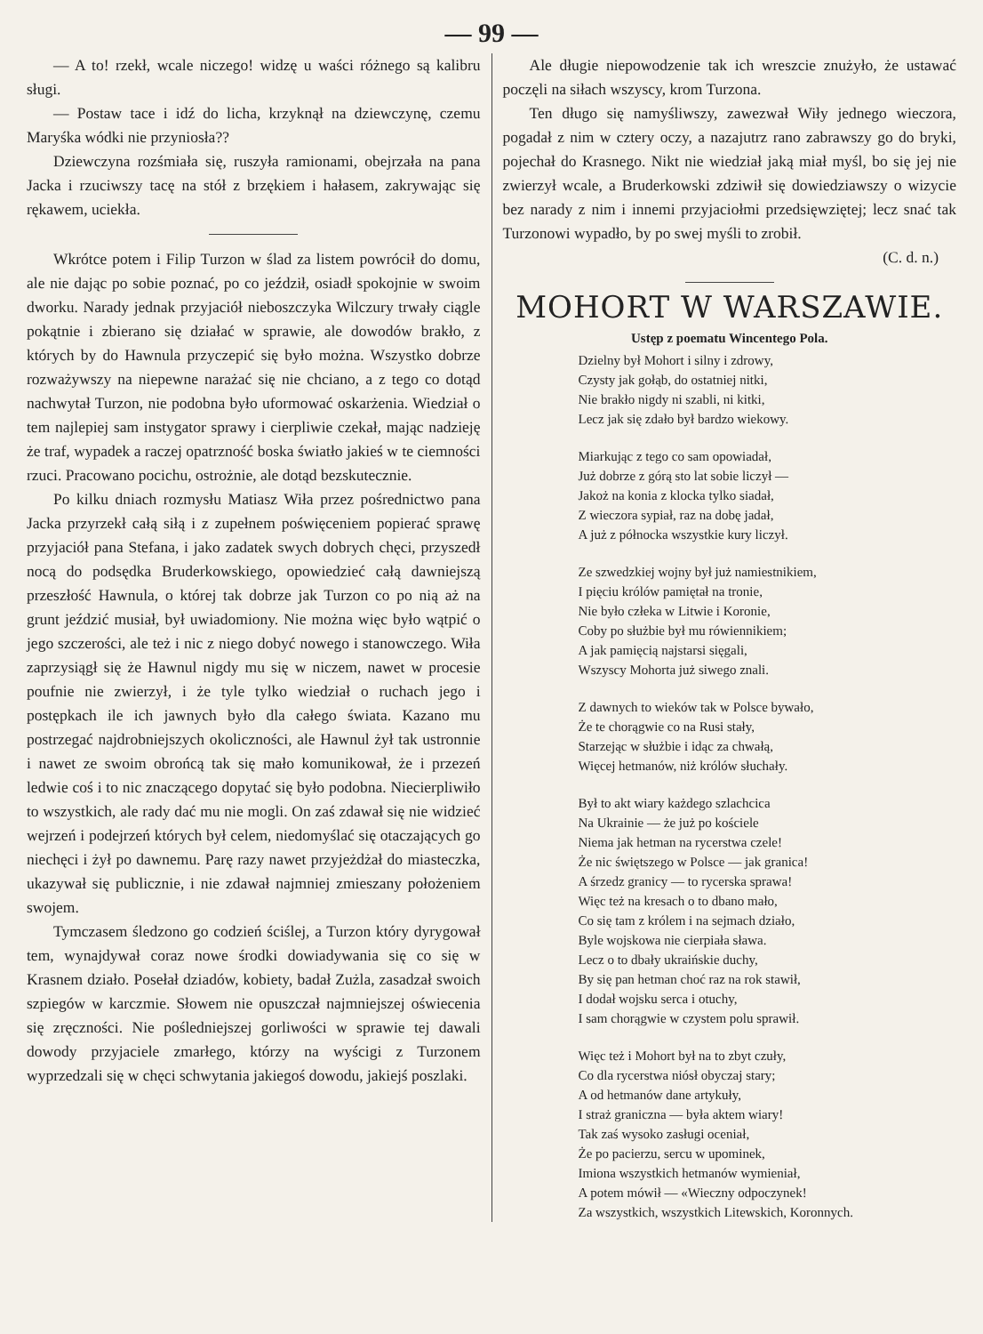— 99 —
— A to! rzekł, wcale niczego! widzę u waści różnego są kalibru sługi.
— Postaw tace i idź do licha, krzyknął na dziewczynę, czemu Maryśka wódki nie przyniosła??
Dziewczyna rozśmiała się, ruszyła ramionami, obejrzała na pana Jacka i rzuciwszy tacę na stół z brzękiem i hałasem, zakrywając się rękawem, uciekła.
Wkrótce potem i Filip Turzon w ślad za listem powrócił do domu, ale nie dając po sobie poznać, po co jeździł, osiadł spokojnie w swoim dworku. Narady jednak przyjaciół nieboszczyka Wilczury trwały ciągle pokątnie i zbierano się działać w sprawie, ale dowodów brakło, z których by do Hawnula przyczepić się było można. Wszystko dobrze rozważywszy na niepewne narażać się nie chciano, a z tego co dotąd nachwytał Turzon, nie podobna było uformować oskarżenia. Wiedział o tem najlepiej sam instygator sprawy i cierpliwie czekał, mając nadzieję że traf, wypadek a raczej opatrzność boska światło jakieś w te ciemności rzuci. Pracowano pocichu, ostrożnie, ale dotąd bezskutecznie.
Po kilku dniach rozmysłu Matiasz Wiła przez pośrednictwo pana Jacka przyrzekł całą siłą i z zupełnem poświęceniem popierać sprawę przyjaciół pana Stefana, i jako zadatek swych dobrych chęci, przyszedł nocą do podsędka Bruderkowskiego, opowiedzieć całą dawniejszą przeszłość Hawnula, o której tak dobrze jak Turzon co po nią aż na grunt jeździć musiał, był uwiadomiony. Nie można więc było wątpić o jego szczerości, ale też i nic z niego dobyć nowego i stanowczego. Wiła zaprzysiągł się że Hawnul nigdy mu się w niczem, nawet w procesie poufnie nie zwierzył, i że tyle tylko wiedział o ruchach jego i postępkach ile ich jawnych było dla całego świata. Kazano mu postrzegać najdrobniejszych okoliczności, ale Hawnul żył tak ustronnie i nawet ze swoim obrońcą tak się mało komunikował, że i przezeń ledwie coś i to nic znaczącego dopytać się było podobna. Niecierpliwiło to wszystkich, ale rady dać mu nie mogli. On zaś zdawał się nie widzieć wejrzeń i podejrzeń których był celem, niedomyślać się otaczających go niechęci i żył po dawnemu. Parę razy nawet przyjeżdżał do miasteczka, ukazywał się publicznie, i nie zdawał najmniej zmieszany położeniem swojem.
Tymczasem śledzono go codzień ściślej, a Turzon który dyrygował tem, wynajdywał coraz nowe środki dowiadywania się co się w Krasnem działo. Posełał dziadów, kobiety, badał Zużla, zasadzał swoich szpiegów w karczmie. Słowem nie opuszczał najmniejszej oświecenia się zręczności. Nie pośledniejszej gorliwości w sprawie tej dawali dowody przyjaciele zmarłego, którzy na wyścigi z Turzonem wyprzedzali się w chęci schwytania jakiegoś dowodu, jakiejś poszlaki.
Ale długie niepowodzenie tak ich wreszcie znużyło, że ustawać poczęli na siłach wszyscy, krom Turzona.
Ten długo się namyśliwszy, zawezwał Wiły jednego wieczora, pogadał z nim w cztery oczy, a nazajutrz rano zabrawszy go do bryki, pojechał do Krasnego. Nikt nie wiedział jaką miał myśl, bo się jej nie zwierzył wcale, a Bruderkowski zdziwił się dowiedziawszy o wizycie bez narady z nim i innemi przyjaciołmi przedsięwziętej; lecz snać tak Turzonowi wypadło, by po swej myśli to zrobił.
(C. d. n.)
MOHORT W WARSZAWIE.
Ustęp z poematu Wincentego Pola.
Dzielny był Mohort i silny i zdrowy,
Czysty jak gołąb, do ostatniej nitki,
Nie brakło nigdy ni szabli, ni kitki,
Lecz jak się zdało był bardzo wiekowy.
Miarkując z tego co sam opowiadał,
Już dobrze z górą sto lat sobie liczył —
Jakoż na konia z klocka tylko siadał,
Z wieczora sypiał, raz na dobę jadał,
A już z północka wszystkie kury liczył.
Ze szwedzkiej wojny był już namiestnikiem,
I pięciu królów pamiętał na tronie,
Nie było człeka w Litwie i Koronie,
Coby po służbie był mu rówiennikiem;
A jak pamięcią najstarsi sięgali,
Wszyscy Mohorta już siwego znali.
Z dawnych to wieków tak w Polsce bywało,
Że te chorągwie co na Rusi stały,
Starzejąc w służbie i idąc za chwałą,
Więcej hetmanów, niż królów słuchały.
Był to akt wiary każdego szlachcica
Na Ukrainie — że już po kościele
Niema jak hetman na rycerstwa czele!
Że nic świętszego w Polsce — jak granica!
A śrzedz granicy — to rycerska sprawa!
Więc też na kresach o to dbano mało,
Co się tam z królem i na sejmach działo,
Byle wojskowa nie cierpiała sława.
Lecz o to dbały ukraińskie duchy,
By się pan hetman choć raz na rok stawił,
I dodał wojsku serca i otuchy,
I sam chorągwie w czystem polu sprawił.
Więc też i Mohort był na to zbyt czuły,
Co dla rycerstwa niósł obyczaj stary;
A od hetmanów dane artykuły,
I straż graniczna — była aktem wiary!
Tak zaś wysoko zasługi oceniał,
Że po pacierzu, sercu w upominek,
Imiona wszystkich hetmanów wymieniał,
A potem mówił — «Wieczny odpoczynek!
Za wszystkich, wszystkich Litewskich, Koronnych.